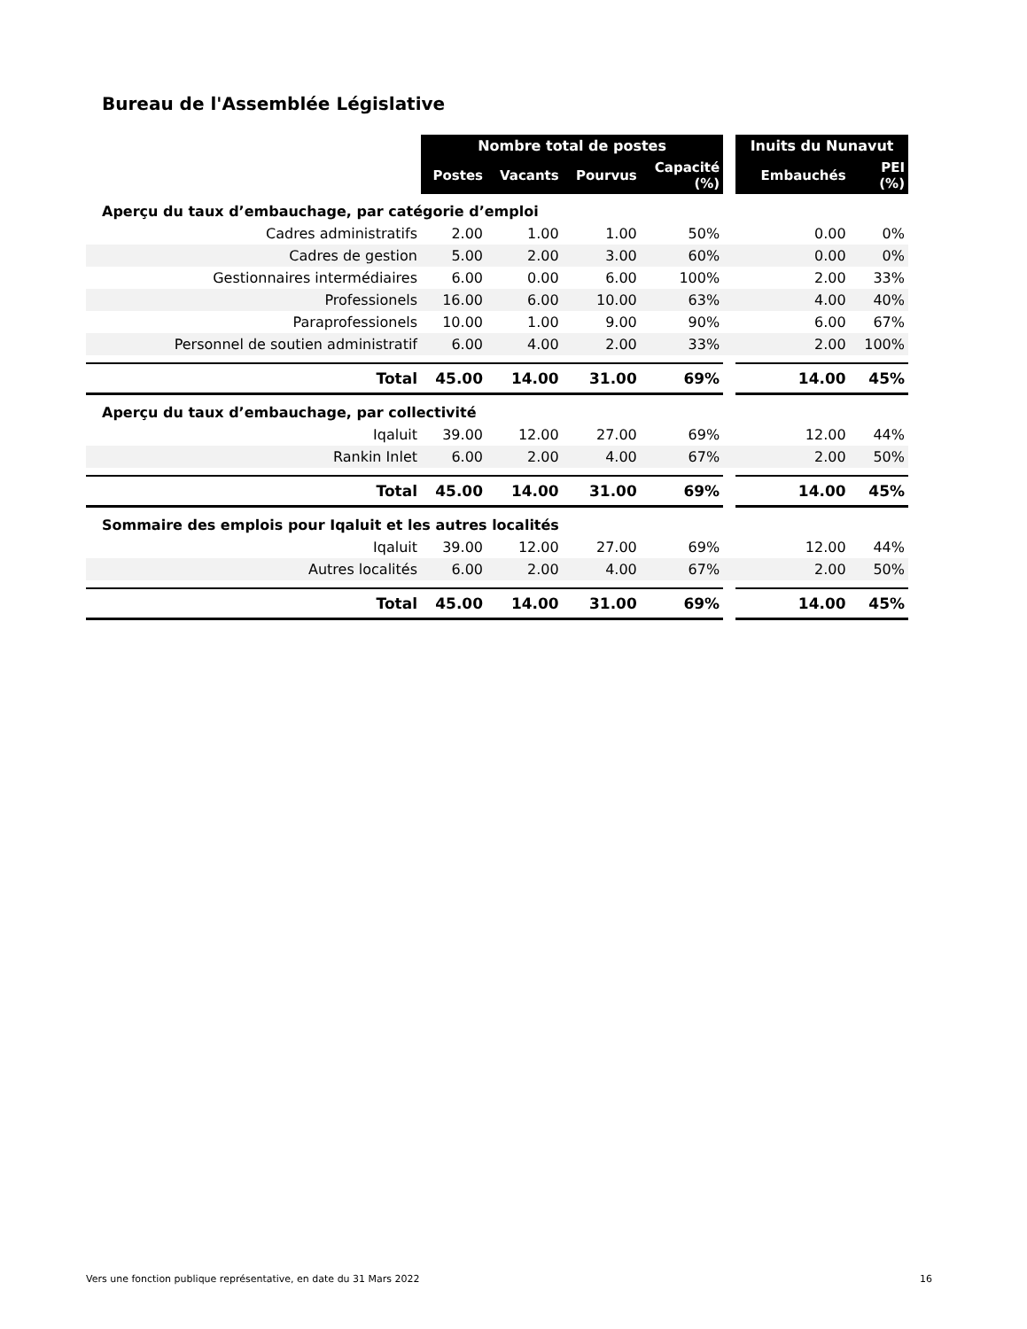Bureau de l'Assemblée Législative
| | Nombre total de postes | | | | | Inuits du Nunavut | |
| --- | --- | --- | --- | --- | --- | --- | --- |
| | Postes | Vacants | Pourvus | Capacité (%) | | Embauchés | PEI (%) |
| Aperçu du taux d’embauchage, par catégorie d’emploi | | | | | | | |
| Cadres administratifs | 2.00 | 1.00 | 1.00 | 50% | | 0.00 | 0% |
| Cadres de gestion | 5.00 | 2.00 | 3.00 | 60% | | 0.00 | 0% |
| Gestionnaires intermédiaires | 6.00 | 0.00 | 6.00 | 100% | | 2.00 | 33% |
| Professionels | 16.00 | 6.00 | 10.00 | 63% | | 4.00 | 40% |
| Paraprofessionels | 10.00 | 1.00 | 9.00 | 90% | | 6.00 | 67% |
| Personnel de soutien administratif | 6.00 | 4.00 | 2.00 | 33% | | 2.00 | 100% |
| Total | 45.00 | 14.00 | 31.00 | 69% | | 14.00 | 45% |
| Aperçu du taux d’embauchage, par collectivité | | | | | | | |
| Iqaluit | 39.00 | 12.00 | 27.00 | 69% | | 12.00 | 44% |
| Rankin Inlet | 6.00 | 2.00 | 4.00 | 67% | | 2.00 | 50% |
| Total | 45.00 | 14.00 | 31.00 | 69% | | 14.00 | 45% |
| Sommaire des emplois pour Iqaluit et les autres localités | | | | | | | |
| Iqaluit | 39.00 | 12.00 | 27.00 | 69% | | 12.00 | 44% |
| Autres localités | 6.00 | 2.00 | 4.00 | 67% | | 2.00 | 50% |
| Total | 45.00 | 14.00 | 31.00 | 69% | | 14.00 | 45% |
Vers une fonction publique représentative, en date du 31 Mars 2022 16